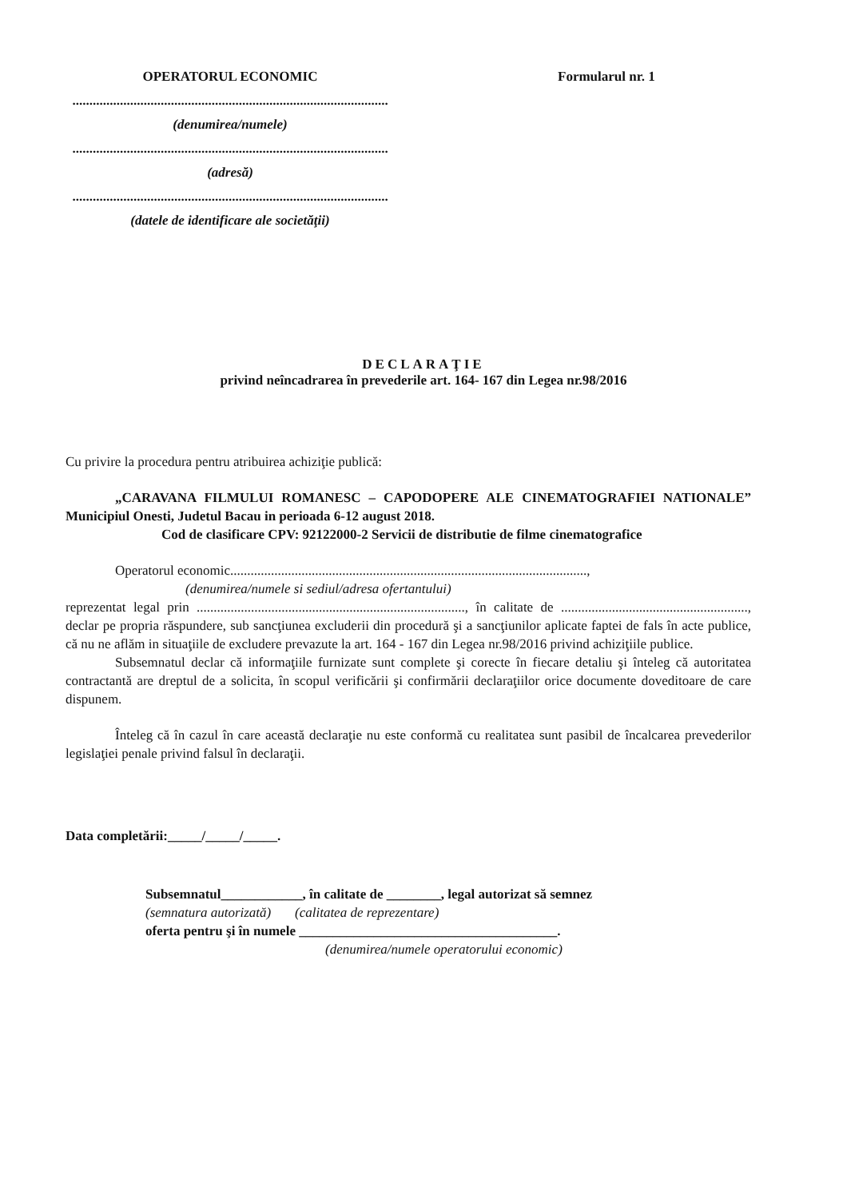OPERATORUL ECONOMIC
.............................................................................................
(denumirea/numele)
.............................................................................................
(adresă)
.............................................................................................
(datele de identificare ale societăţii)
Formularul nr. 1
DECLARAŢIE
privind neîncadrarea în prevederile art. 164- 167 din Legea nr.98/2016
Cu privire la procedura pentru atribuirea achiziţie publică:
„CARAVANA FILMULUI ROMANESC – CAPODOPERE ALE CINEMATOGRAFIEI NATIONALE” Municipiul Onesti, Judetul Bacau in perioada 6-12 august 2018.
Cod de clasificare CPV: 92122000-2 Servicii de distributie de filme cinematografice
Operatorul economic.........................................................................................................,
(denumirea/numele si sediul/adresa ofertantului)
reprezentat legal prin ..............................................................................., în calitate de ......................................................., declar pe propria răspundere, sub sancţiunea excluderii din procedură şi a sancţiunilor aplicate faptei de fals în acte publice, că nu ne aflăm in situaţiile de excludere prevazute la art. 164 - 167 din Legea nr.98/2016 privind achiziţiile publice.
Subsemnatul declar că informaţiile furnizate sunt complete şi corecte în fiecare detaliu şi înteleg că autoritatea contractantă are dreptul de a solicita, în scopul verificării şi confirmării declaraţiilor orice documente doveditoare de care dispunem.
Înteleg că în cazul în care această declaraţie nu este conformă cu realitatea sunt pasibil de încalcarea prevederilor legislaţiei penale privind falsul în declaraţii.
Data completării:_____/_____/_____.
Subsemnatul____________, în calitate de ________, legal autorizat să semnez
(semnatura autorizată) (calitatea de reprezentare)
oferta pentru şi în numele ______________________________________.
(denumirea/numele operatorului economic)